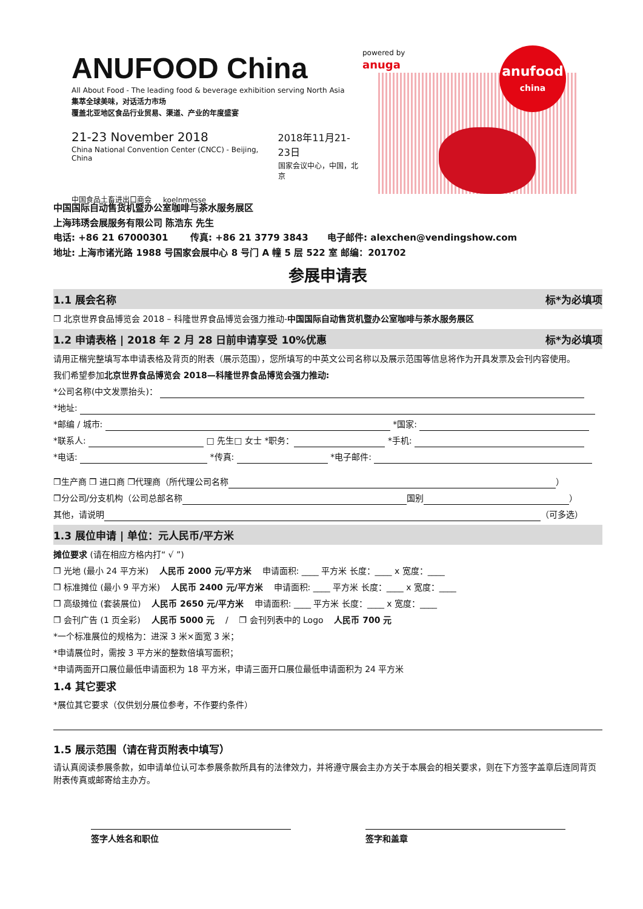ANUFOOD China
All About Food - The leading food & beverage exhibition serving North Asia
集萃全球美味，对话活力市场
覆盖北亚地区食品行业贸易、渠道、产业的年度盛宴
21-23 November 2018
China National Convention Center (CNCC) - Beijing, China
2018年11月21-23日
国家会议中心，中国，北京
中国食品土畜进出口商会 koelnmesse
powered by
anuga
anufood
china
中国国际自动售货机暨办公室咖啡与茶水服务展区
上海玮琇会展服务有限公司 陈浩东 先生
电话: +86 21 67000301 传真: +86 21 3779 3843 电子邮件: alexchen@vendingshow.com
地址: 上海市诸光路 1988 号国家会展中心 8 号门 A 幢 5 层 522 室 邮编：201702
参展申请表
1.1 展会名称 标*为必填项
❒ 北京世界食品博览会 2018 – 科隆世界食品博览会强力推动-中国国际自动售货机暨办公室咖啡与茶水服务展区
1.2 申请表格 | 2018 年 2 月 28 日前申请享受 10%优惠 标*为必填项
请用正楷完整填写本申请表格及背页的附表（展示范围），您所填写的中英文公司名称以及展示范围等信息将作为开具发票及会刊内容使用。
我们希望参加北京世界食品博览会 2018—科隆世界食品博览会强力推动:
*公司名称(中文发票抬头)：
*地址:
*邮编 / 城市: *国家:
*联系人: □ 先生□ 女士 *职务： *手机:
*电话: *传真: *电子邮件:
❒生产商 ❒ 进口商 ❒代理商（所代理公司名称 ）
❒分公司/分支机构（公司总部名称 国别 ）
其他，请说明 （可多选）
1.3 展位申请 | 单位：元人民币/平方米
摊位要求 (请在相应方格内打“ √ ”)
❒ 光地 (最小 24 平方米) 人民币 2000 元/平方米 申请面积: ____ 平方米 长度：____ x 宽度：____
❒ 标准摊位 (最小 9 平方米) 人民币 2400 元/平方米 申请面积: ____ 平方米 长度：____ x 宽度：____
❒ 高级摊位 (套装展位) 人民币 2650 元/平方米 申请面积: ____ 平方米 长度：____ x 宽度：____
❒ 会刊广告 (1 页全彩) 人民币 5000 元 / ❒ 会刊列表中的 Logo 人民币 700 元
*一个标准展位的规格为：进深 3 米×面宽 3 米；
*申请展位时，需按 3 平方米的整数倍填写面积；
*申请两面开口展位最低申请面积为 18 平方米，申请三面开口展位最低申请面积为 24 平方米
1.4 其它要求
*展位其它要求（仅供划分展位参考，不作要约条件）
1.5 展示范围（请在背页附表中填写）
请认真阅读参展条款，如申请单位认可本参展条款所具有的法律效力，并将遵守展会主办方关于本展会的相关要求，则在下方签字盖章后连同背页附表传真或邮寄给主办方。
签字人姓名和职位 签字和盖章